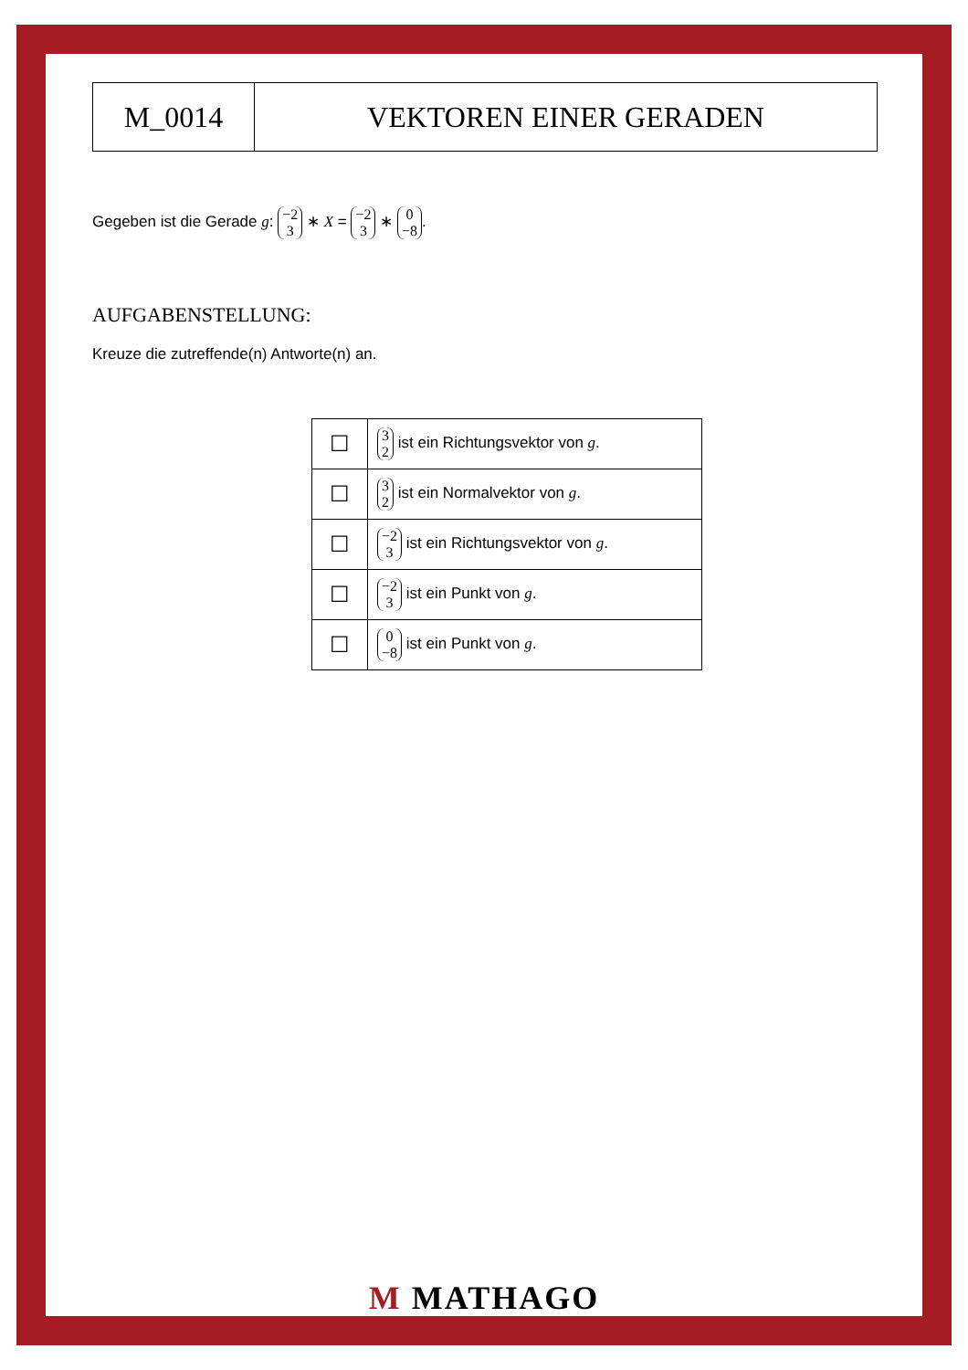M_0014 VEKTOREN EINER GERADEN
Gegeben ist die Gerade g: −2 3 ∗ X = −2 3 ∗ 0 −8.
AUFGABENSTELLUNG:
Kreuze die zutreffende(n) Antworte(n) an.
| ☐ | 3 2 ist ein Richtungsvektor von g . |
| ☐ | 3 2 ist ein Normalvektor von g . |
| ☐ | −2 3 ist ein Richtungsvektor von g . |
| ☐ | −2 3 ist ein Punkt von g . |
| ☐ | 0 −8 ist ein Punkt von g . |
M MATHAGO